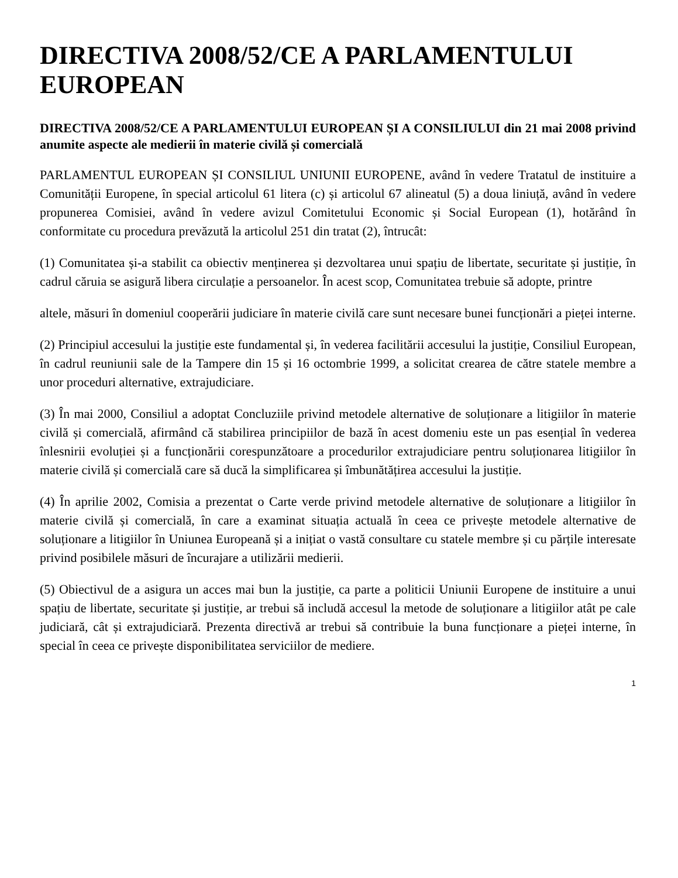DIRECTIVA 2008/52/CE A PARLAMENTULUI EUROPEAN
DIRECTIVA 2008/52/CE A PARLAMENTULUI EUROPEAN ȘI A CONSILIULUI din 21 mai 2008 privind anumite aspecte ale medierii în materie civilă și comercială
PARLAMENTUL EUROPEAN ȘI CONSILIUL UNIUNII EUROPENE, având în vedere Tratatul de instituire a Comunității Europene, în special articolul 61 litera (c) și articolul 67 alineatul (5) a doua liniuță, având în vedere propunerea Comisiei, având în vedere avizul Comitetului Economic și Social European (1), hotărând în conformitate cu procedura prevăzută la articolul 251 din tratat (2), întrucât:
(1) Comunitatea și-a stabilit ca obiectiv menținerea și dezvoltarea unui spațiu de libertate, securitate și justiție, în cadrul căruia se asigură libera circulație a persoanelor. În acest scop, Comunitatea trebuie să adopte, printre
altele, măsuri în domeniul cooperării judiciare în materie civilă care sunt necesare bunei funcționări a pieței interne.
(2) Principiul accesului la justiție este fundamental și, în vederea facilitării accesului la justiție, Consiliul European, în cadrul reuniunii sale de la Tampere din 15 și 16 octombrie 1999, a solicitat crearea de către statele membre a unor proceduri alternative, extrajudiciare.
(3) În mai 2000, Consiliul a adoptat Concluziile privind metodele alternative de soluționare a litigiilor în materie civilă și comercială, afirmând că stabilirea principiilor de bază în acest domeniu este un pas esențial în vederea înlesnirii evoluției și a funcționării corespunzătoare a procedurilor extrajudiciare pentru soluționarea litigiilor în materie civilă și comercială care să ducă la simplificarea și îmbunătățirea accesului la justiție.
(4) În aprilie 2002, Comisia a prezentat o Carte verde privind metodele alternative de soluționare a litigiilor în materie civilă și comercială, în care a examinat situația actuală în ceea ce privește metodele alternative de soluționare a litigiilor în Uniunea Europeană și a inițiat o vastă consultare cu statele membre și cu părțile interesate privind posibilele măsuri de încurajare a utilizării medierii.
(5) Obiectivul de a asigura un acces mai bun la justiție, ca parte a politicii Uniunii Europene de instituire a unui spațiu de libertate, securitate și justiție, ar trebui să includă accesul la metode de soluționare a litigiilor atât pe cale judiciară, cât și extrajudiciară. Prezenta directivă ar trebui să contribuie la buna funcționare a pieței interne, în special în ceea ce privește disponibilitatea serviciilor de mediere.
1